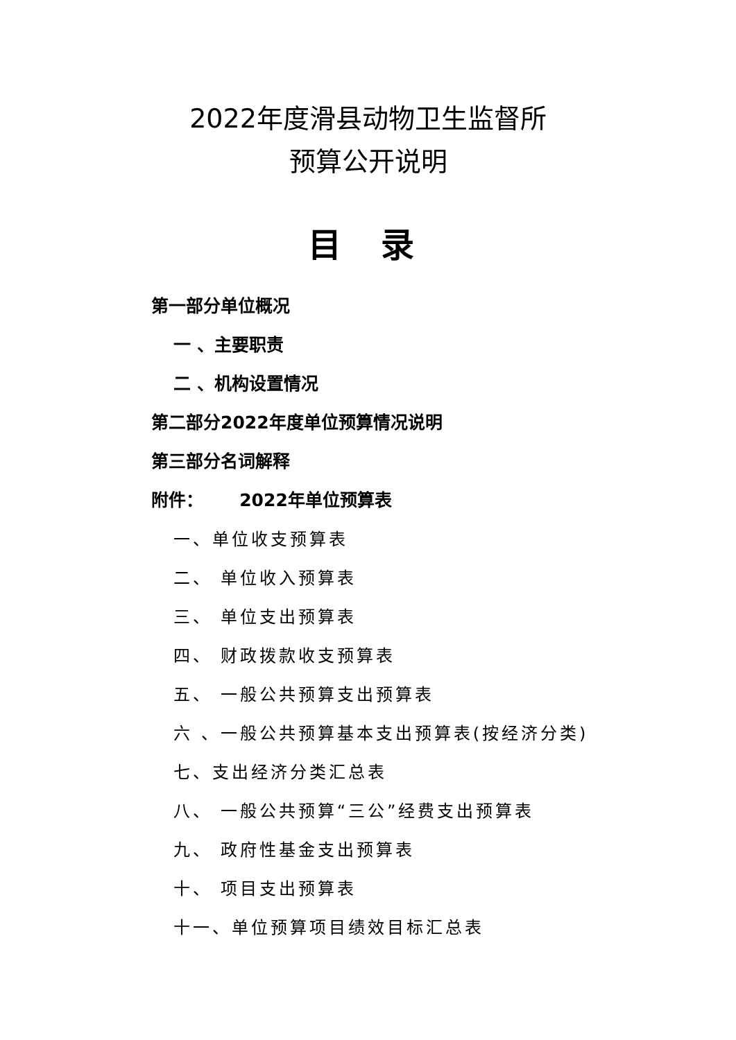2022年度滑县动物卫生监督所
预算公开说明
目 录
第一部分单位概况
一 、主要职责
二 、机构设置情况
第二部分2022年度单位预算情况说明
第三部分名词解释
附件： 2022年单位预算表
一、单位收支预算表
二、 单位收入预算表
三、 单位支出预算表
四、 财政拨款收支预算表
五、 一般公共预算支出预算表
六 、一般公共预算基本支出预算表(按经济分类)
七、支出经济分类汇总表
八、 一般公共预算“三公”经费支出预算表
九、 政府性基金支出预算表
十、 项目支出预算表
十一、单位预算项目绩效目标汇总表